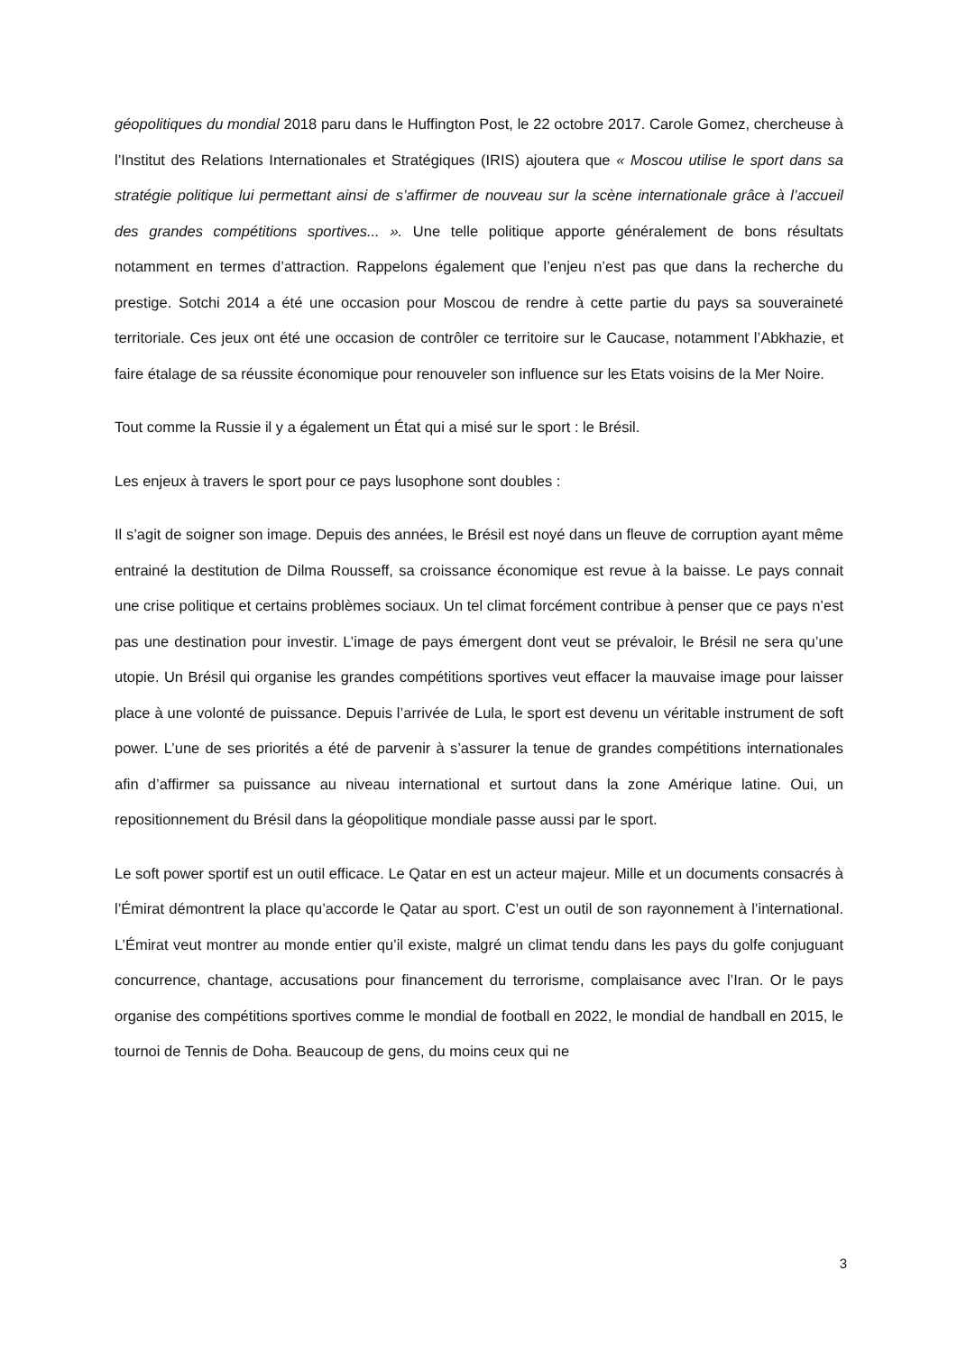géopolitiques du mondial 2018 paru dans le Huffington Post, le 22 octobre 2017. Carole Gomez, chercheuse à l’Institut des Relations Internationales et Stratégiques (IRIS) ajoutera que « Moscou utilise le sport dans sa stratégie politique lui permettant ainsi de s’affirmer de nouveau sur la scène internationale grâce à l’accueil des grandes compétitions sportives... ». Une telle politique apporte généralement de bons résultats notamment en termes d’attraction. Rappelons également que l’enjeu n’est pas que dans la recherche du prestige. Sotchi 2014 a été une occasion pour Moscou de rendre à cette partie du pays sa souveraineté territoriale. Ces jeux ont été une occasion de contrôler ce territoire sur le Caucase, notamment l’Abkhazie, et faire étalage de sa réussite économique pour renouveler son influence sur les Etats voisins de la Mer Noire.
Tout comme la Russie il y a également un État qui a misé sur le sport : le Brésil.
Les enjeux à travers le sport pour ce pays lusophone sont doubles :
Il s’agit de soigner son image. Depuis des années, le Brésil est noyé dans un fleuve de corruption ayant même entrainé la destitution de Dilma Rousseff, sa croissance économique est revue à la baisse. Le pays connait une crise politique et certains problèmes sociaux. Un tel climat forcément contribue à penser que ce pays n’est pas une destination pour investir. L’image de pays émergent dont veut se prévaloir, le Brésil ne sera qu’une utopie. Un Brésil qui organise les grandes compétitions sportives veut effacer la mauvaise image pour laisser place à une volonté de puissance. Depuis l’arrivée de Lula, le sport est devenu un véritable instrument de soft power. L’une de ses priorités a été de parvenir à s’assurer la tenue de grandes compétitions internationales afin d’affirmer sa puissance au niveau international et surtout dans la zone Amérique latine. Oui, un repositionnement du Brésil dans la géopolitique mondiale passe aussi par le sport.
Le soft power sportif est un outil efficace. Le Qatar en est un acteur majeur. Mille et un documents consacrés à l’Émirat démontrent la place qu’accorde le Qatar au sport. C’est un outil de son rayonnement à l’international. L’Émirat veut montrer au monde entier qu’il existe, malgré un climat tendu dans les pays du golfe conjuguant concurrence, chantage, accusations pour financement du terrorisme, complaisance avec l’Iran. Or le pays organise des compétitions sportives comme le mondial de football en 2022, le mondial de handball en 2015, le tournoi de Tennis de Doha. Beaucoup de gens, du moins ceux qui ne
3